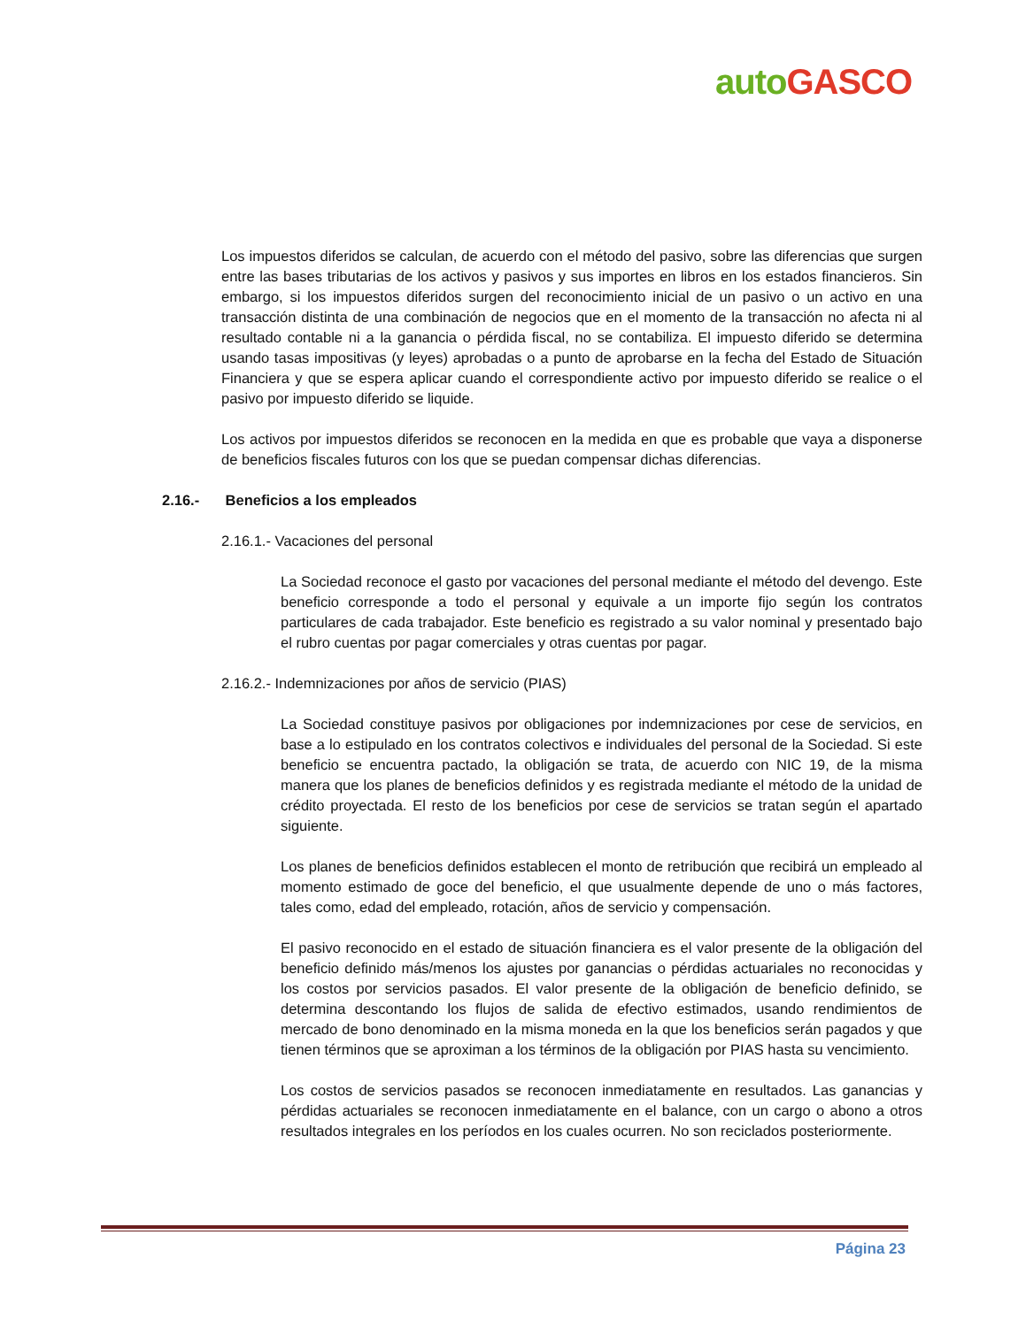auto GASCO
Los impuestos diferidos se calculan, de acuerdo con el método del pasivo, sobre las diferencias que surgen entre las bases tributarias de los activos y pasivos y sus importes en libros en los estados financieros. Sin embargo, si los impuestos diferidos surgen del reconocimiento inicial de un pasivo o un activo en una transacción distinta de una combinación de negocios que en el momento de la transacción no afecta ni al resultado contable ni a la ganancia o pérdida fiscal, no se contabiliza. El impuesto diferido se determina usando tasas impositivas (y leyes) aprobadas o a punto de aprobarse en la fecha del Estado de Situación Financiera y que se espera aplicar cuando el correspondiente activo por impuesto diferido se realice o el pasivo por impuesto diferido se liquide.
Los activos por impuestos diferidos se reconocen en la medida en que es probable que vaya a disponerse de beneficios fiscales futuros con los que se puedan compensar dichas diferencias.
2.16.- Beneficios a los empleados
2.16.1.- Vacaciones del personal
La Sociedad reconoce el gasto por vacaciones del personal mediante el método del devengo. Este beneficio corresponde a todo el personal y equivale a un importe fijo según los contratos particulares de cada trabajador. Este beneficio es registrado a su valor nominal y presentado bajo el rubro cuentas por pagar comerciales y otras cuentas por pagar.
2.16.2.- Indemnizaciones por años de servicio (PIAS)
La Sociedad constituye pasivos por obligaciones por indemnizaciones por cese de servicios, en base a lo estipulado en los contratos colectivos e individuales del personal de la Sociedad. Si este beneficio se encuentra pactado, la obligación se trata, de acuerdo con NIC 19, de la misma manera que los planes de beneficios definidos y es registrada mediante el método de la unidad de crédito proyectada. El resto de los beneficios por cese de servicios se tratan según el apartado siguiente.
Los planes de beneficios definidos establecen el monto de retribución que recibirá un empleado al momento estimado de goce del beneficio, el que usualmente depende de uno o más factores, tales como, edad del empleado, rotación, años de servicio y compensación.
El pasivo reconocido en el estado de situación financiera es el valor presente de la obligación del beneficio definido más/menos los ajustes por ganancias o pérdidas actuariales no reconocidas y los costos por servicios pasados. El valor presente de la obligación de beneficio definido, se determina descontando los flujos de salida de efectivo estimados, usando rendimientos de mercado de bono denominado en la misma moneda en la que los beneficios serán pagados y que tienen términos que se aproximan a los términos de la obligación por PIAS hasta su vencimiento.
Los costos de servicios pasados se reconocen inmediatamente en resultados. Las ganancias y pérdidas actuariales se reconocen inmediatamente en el balance, con un cargo o abono a otros resultados integrales en los períodos en los cuales ocurren. No son reciclados posteriormente.
Página 23